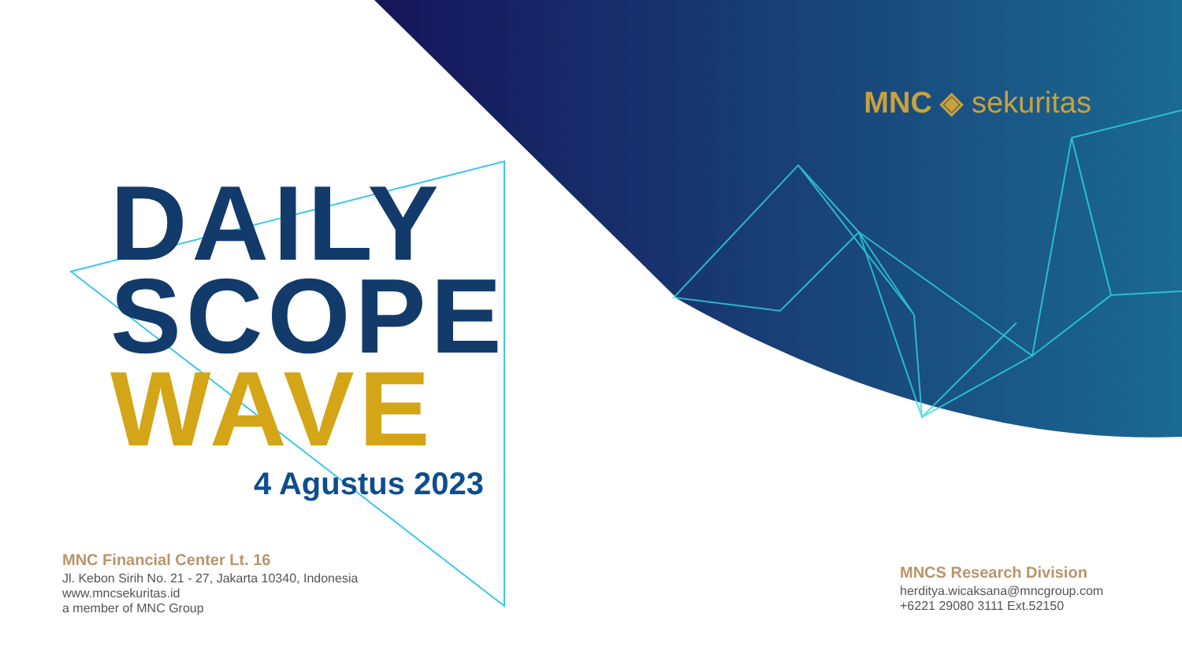MNC ◈ sekuritas
DAILY
SCOPE
WAVE
4 Agustus 2023
MNC Financial Center Lt. 16
Jl. Kebon Sirih No. 21 - 27, Jakarta 10340, Indonesia
www.mncsekuritas.id
a member of MNC Group
MNCS Research Division
herditya.wicaksana@mncgroup.com
+6221 29080 3111 Ext.52150